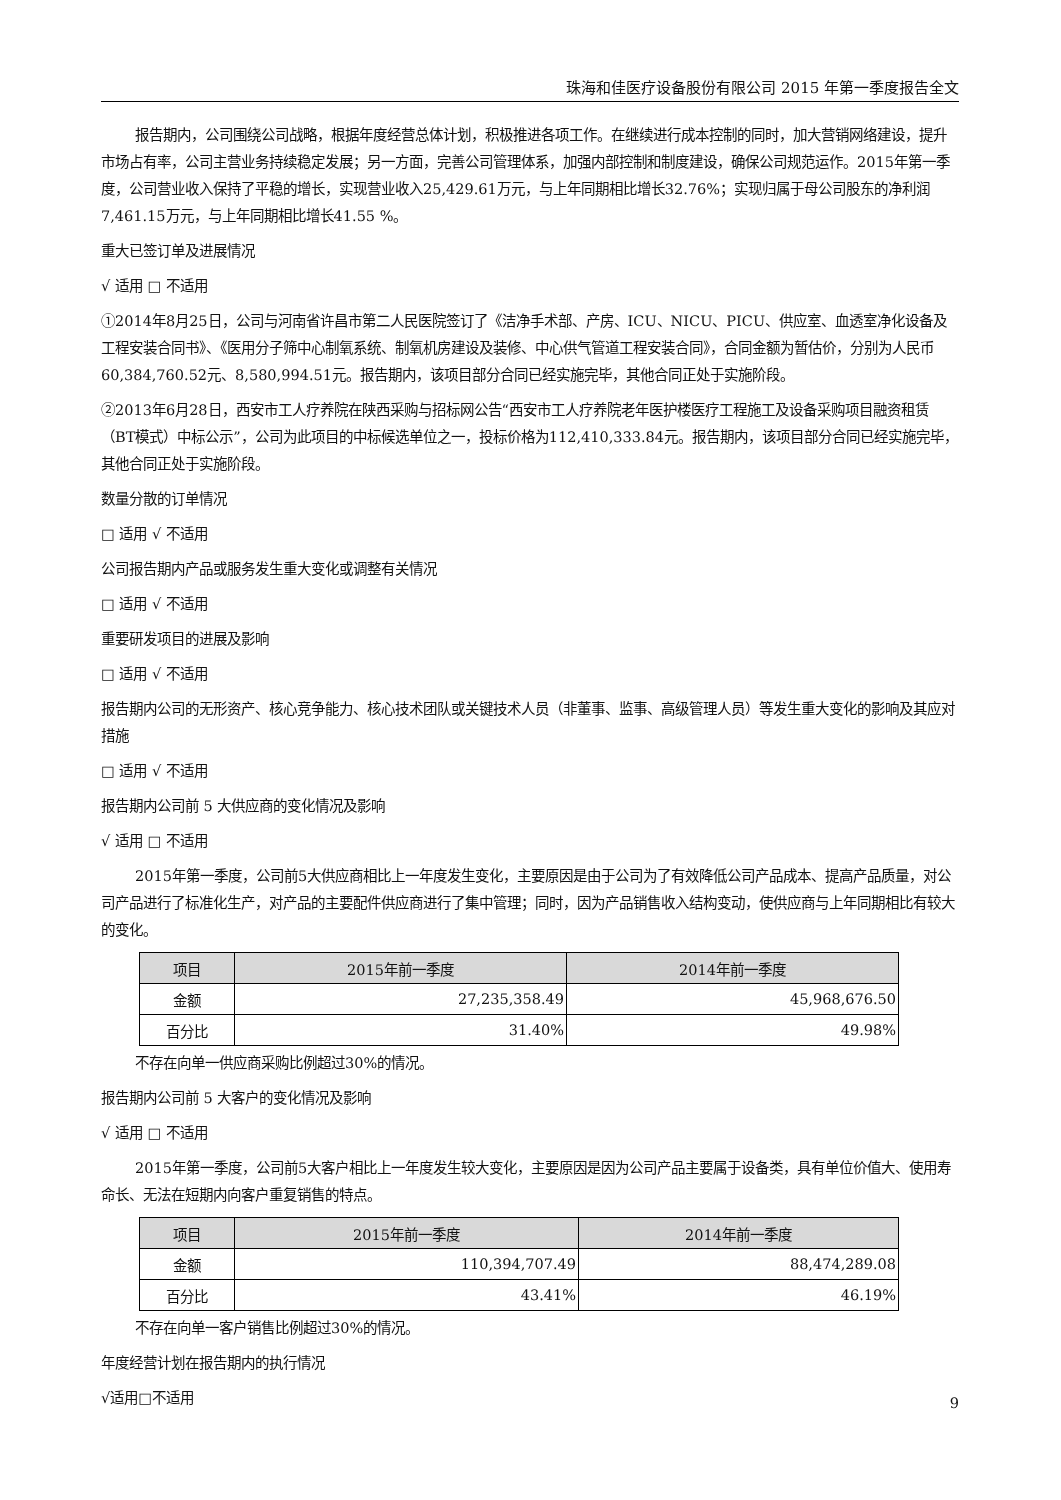珠海和佳医疗设备股份有限公司 2015 年第一季度报告全文
报告期内，公司围绕公司战略，根据年度经营总体计划，积极推进各项工作。在继续进行成本控制的同时，加大营销网络建设，提升市场占有率，公司主营业务持续稳定发展；另一方面，完善公司管理体系，加强内部控制和制度建设，确保公司规范运作。2015年第一季度，公司营业收入保持了平稳的增长，实现营业收入25,429.61万元，与上年同期相比增长32.76%；实现归属于母公司股东的净利润7,461.15万元，与上年同期相比增长41.55 %。
重大已签订单及进展情况
√ 适用 □ 不适用
①2014年8月25日，公司与河南省许昌市第二人民医院签订了《洁净手术部、产房、ICU、NICU、PICU、供应室、血透室净化设备及工程安装合同书》、《医用分子筛中心制氧系统、制氧机房建设及装修、中心供气管道工程安装合同》，合同金额为暂估价，分别为人民币60,384,760.52元、8,580,994.51元。报告期内，该项目部分合同已经实施完毕，其他合同正处于实施阶段。
②2013年6月28日，西安市工人疗养院在陕西采购与招标网公告“西安市工人疗养院老年医护楼医疗工程施工及设备采购项目融资租赁（BT模式）中标公示”，公司为此项目的中标候选单位之一，投标价格为112,410,333.84元。报告期内，该项目部分合同已经实施完毕，其他合同正处于实施阶段。
数量分散的订单情况
□ 适用 √ 不适用
公司报告期内产品或服务发生重大变化或调整有关情况
□ 适用 √ 不适用
重要研发项目的进展及影响
□ 适用 √ 不适用
报告期内公司的无形资产、核心竞争能力、核心技术团队或关键技术人员（非董事、监事、高级管理人员）等发生重大变化的影响及其应对措施
□ 适用 √ 不适用
报告期内公司前 5 大供应商的变化情况及影响
√ 适用 □ 不适用
2015年第一季度，公司前5大供应商相比上一年度发生变化，主要原因是由于公司为了有效降低公司产品成本、提高产品质量，对公司产品进行了标准化生产，对产品的主要配件供应商进行了集中管理；同时，因为产品销售收入结构变动，使供应商与上年同期相比有较大的变化。
| 项目 | 2015年前一季度 | 2014年前一季度 |
| --- | --- | --- |
| 金额 | 27,235,358.49 | 45,968,676.50 |
| 百分比 | 31.40% | 49.98% |
不存在向单一供应商采购比例超过30%的情况。
报告期内公司前 5 大客户的变化情况及影响
√ 适用 □ 不适用
2015年第一季度，公司前5大客户相比上一年度发生较大变化，主要原因是因为公司产品主要属于设备类，具有单位价值大、使用寿命长、无法在短期内向客户重复销售的特点。
| 项目 | 2015年前一季度 | 2014年前一季度 |
| --- | --- | --- |
| 金额 | 110,394,707.49 | 88,474,289.08 |
| 百分比 | 43.41% | 46.19% |
不存在向单一客户销售比例超过30%的情况。
年度经营计划在报告期内的执行情况
√适用□不适用
9